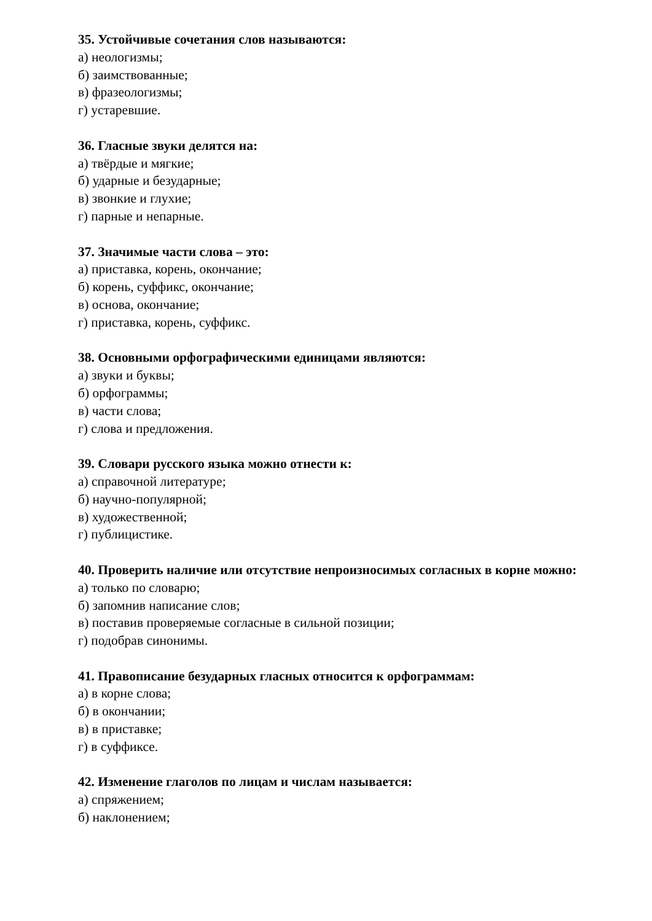35. Устойчивые сочетания слов называются:
а) неологизмы;
б) заимствованные;
в) фразеологизмы;
г) устаревшие.
36. Гласные звуки делятся на:
а) твёрдые и мягкие;
б) ударные и безударные;
в) звонкие и глухие;
г) парные и непарные.
37. Значимые части слова – это:
а) приставка, корень, окончание;
б) корень, суффикс, окончание;
в) основа, окончание;
г) приставка, корень, суффикс.
38. Основными орфографическими единицами являются:
а) звуки и буквы;
б) орфограммы;
в) части слова;
г) слова и предложения.
39. Словари русского языка можно отнести к:
а) справочной литературе;
б) научно-популярной;
в) художественной;
г) публицистике.
40. Проверить наличие или отсутствие непроизносимых согласных в корне можно:
а) только по словарю;
б) запомнив написание слов;
в) поставив проверяемые согласные в сильной позиции;
г) подобрав синонимы.
41. Правописание безударных гласных относится к орфограммам:
а) в корне слова;
б) в окончании;
в) в приставке;
г) в суффиксе.
42. Изменение глаголов по лицам и числам называется:
а) спряжением;
б) наклонением;